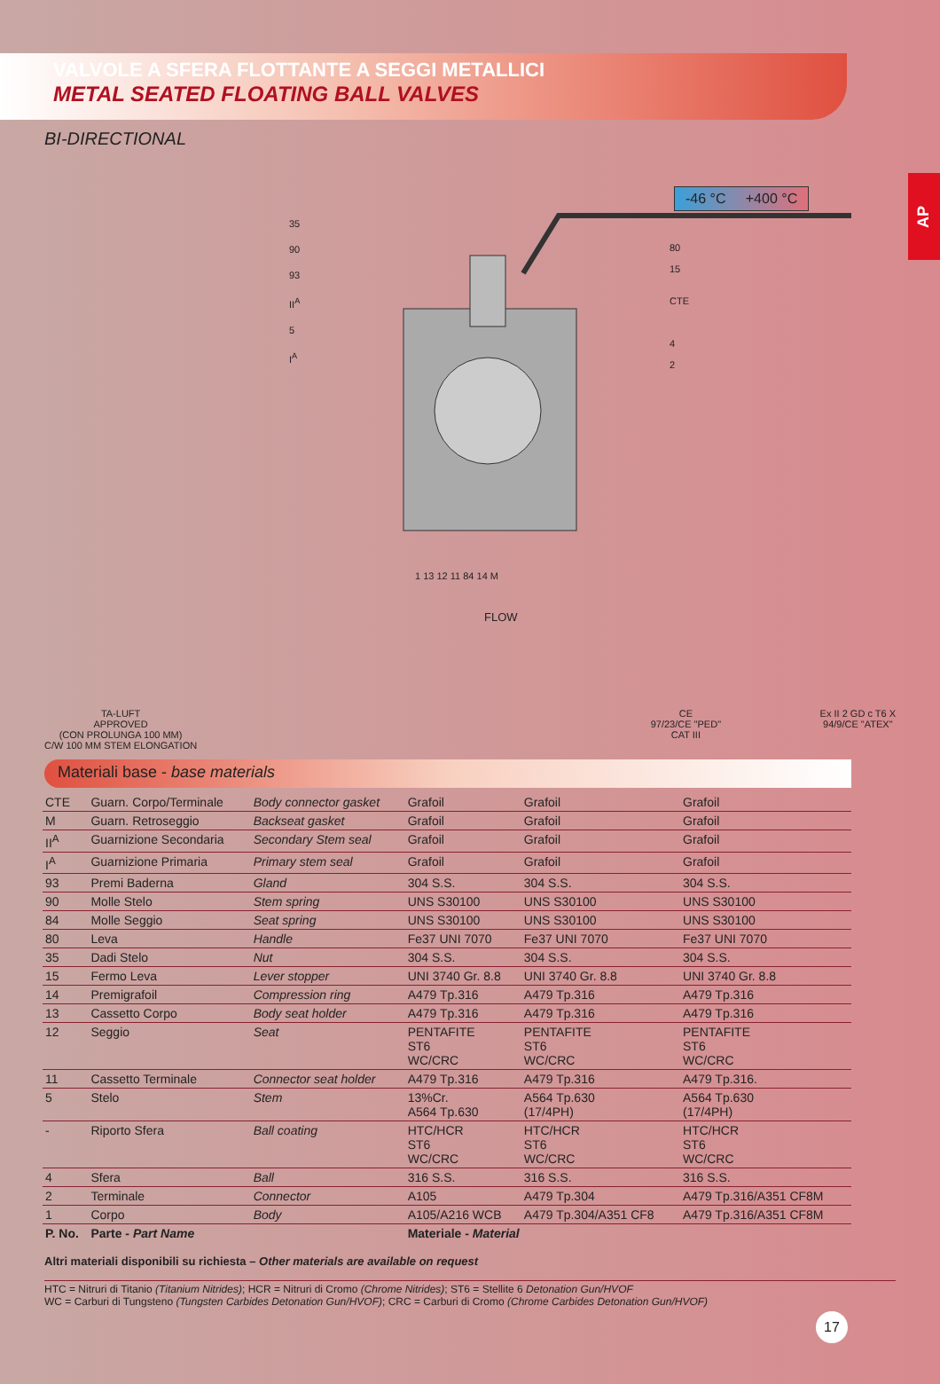VALVOLE A SFERA FLOTTANTE A SEGGI METALLICI
METAL SEATED FLOATING BALL VALVES
BI-DIRECTIONAL
-46 °C +400 °C
AP
FLOW
1 13 12 11 84 14 M
35
90
93
II<sup>A</sup>
5
I<sup>A</sup>
80
15
CTE
4
2
TA-LUFT
APPROVED
(CON PROLUNGA 100 MM)
C/W 100 MM STEM ELONGATION
CE
97/23/CE "PED"
CAT III
Ex II 2 GD c T6 X
94/9/CE "ATEX"
Materiali base - base materials
| CTE | Guarn. Corpo/Terminale | Body connector gasket | Grafoil | Grafoil | Grafoil |
| M | Guarn. Retroseggio | Backseat gasket | Grafoil | Grafoil | Grafoil |
| II<sup>A</sup> | Guarnizione Secondaria | Secondary Stem seal | Grafoil | Grafoil | Grafoil |
| I<sup>A</sup> | Guarnizione Primaria | Primary stem seal | Grafoil | Grafoil | Grafoil |
| 93 | Premi Baderna | Gland | 304 S.S. | 304 S.S. | 304 S.S. |
| 90 | Molle Stelo | Stem spring | UNS S30100 | UNS S30100 | UNS S30100 |
| 84 | Molle Seggio | Seat spring | UNS S30100 | UNS S30100 | UNS S30100 |
| 80 | Leva | Handle | Fe37 UNI 7070 | Fe37 UNI 7070 | Fe37 UNI 7070 |
| 35 | Dadi Stelo | Nut | 304 S.S. | 304 S.S. | 304 S.S. |
| 15 | Fermo Leva | Lever stopper | UNI 3740 Gr. 8.8 | UNI 3740 Gr. 8.8 | UNI 3740 Gr. 8.8 |
| 14 | Premigrafoil | Compression ring | A479 Tp.316 | A479 Tp.316 | A479 Tp.316 |
| 13 | Cassetto Corpo | Body seat holder | A479 Tp.316 | A479 Tp.316 | A479 Tp.316 |
| 12 | Seggio | Seat | PENTAFITE ST6 WC/CRC | PENTAFITE ST6 WC/CRC | PENTAFITE ST6 WC/CRC |
| 11 | Cassetto Terminale | Connector seat holder | A479 Tp.316 | A479 Tp.316 | A479 Tp.316. |
| 5 | Stelo | Stem | 13%Cr. A564 Tp.630 | A564 Tp.630 (17/4PH) | A564 Tp.630 (17/4PH) |
| - | Riporto Sfera | Ball coating | HTC/HCR ST6 WC/CRC | HTC/HCR ST6 WC/CRC | HTC/HCR ST6 WC/CRC |
| 4 | Sfera | Ball | 316 S.S. | 316 S.S. | 316 S.S. |
| 2 | Terminale | Connector | A105 | A479 Tp.304 | A479 Tp.316/A351 CF8M |
| 1 | Corpo | Body | A105/A216 WCB | A479 Tp.304/A351 CF8 | A479 Tp.316/A351 CF8M |
| P. No. | Parte - Part Name | | Materiale - Material | | |
Altri materiali disponibili su richiesta – Other materials are available on request
HTC = Nitruri di Titanio (Titanium Nitrides); HCR = Nitruri di Cromo (Chrome Nitrides); ST6 = Stellite 6 Detonation Gun/HVOF
WC = Carburi di Tungsteno (Tungsten Carbides Detonation Gun/HVOF); CRC = Carburi di Cromo (Chrome Carbides Detonation Gun/HVOF)
17